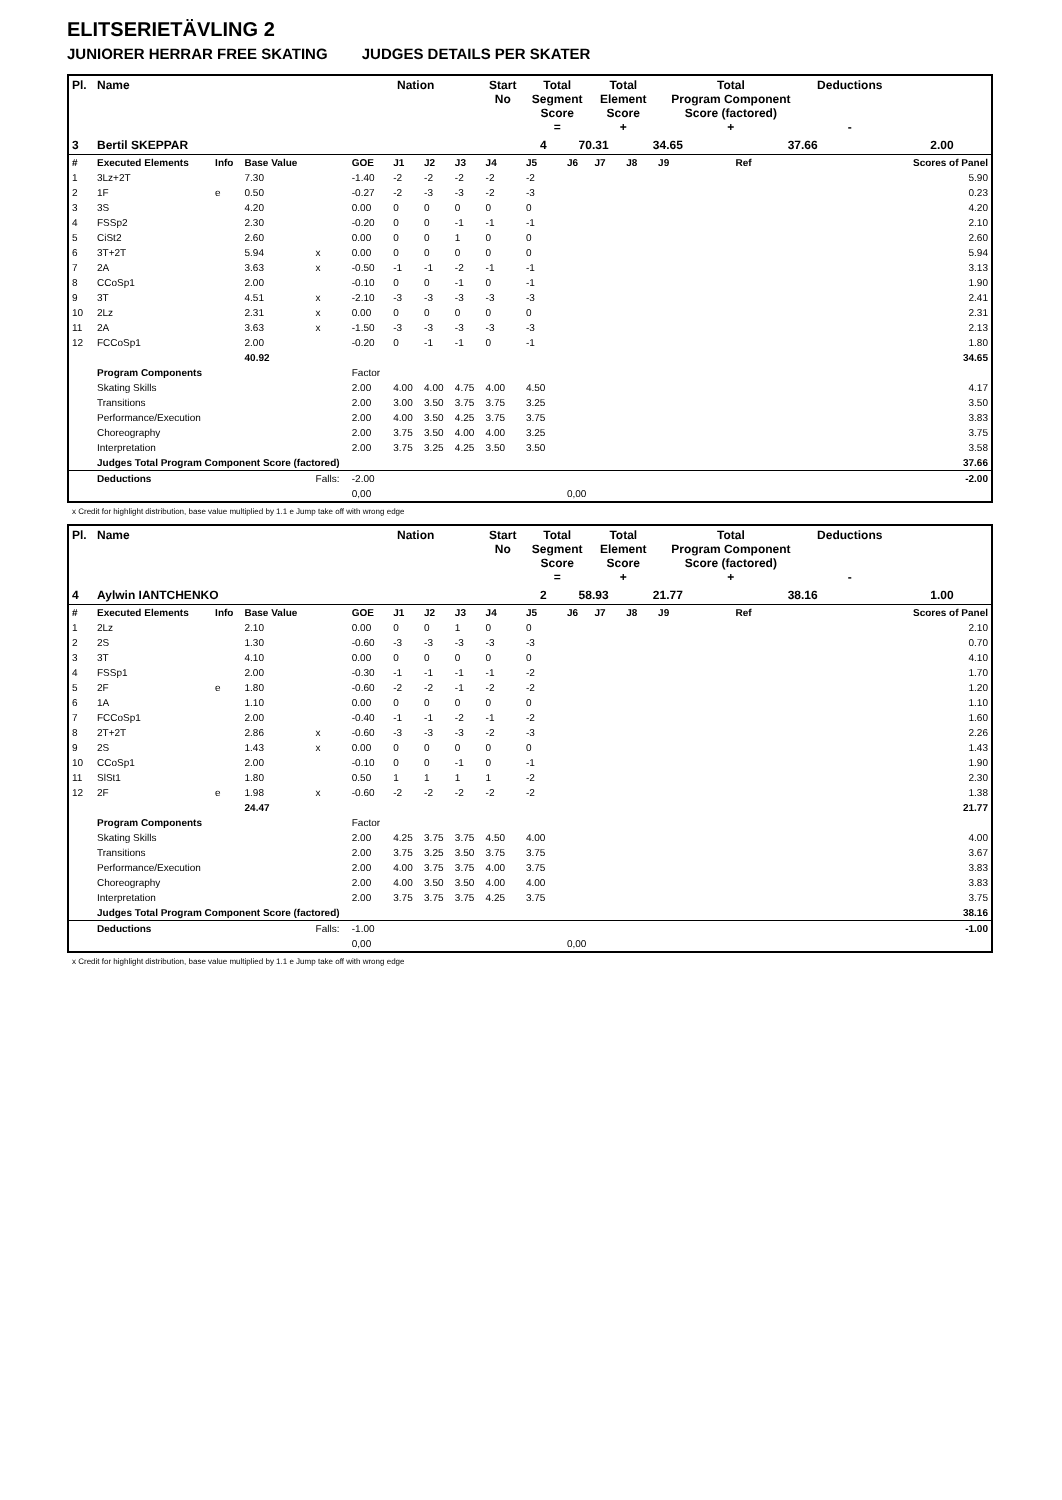ELITSERIETÄVLING 2
JUNIORER HERRAR FREE SKATING JUDGES DETAILS PER SKATER
| Pl. | Name | | | | Nation | | | | Start No | Total Segment Score = | | Total Element Score + | | Total Program Component Score (factored) + | | | Deductions - | |
| --- | --- | --- | --- | --- | --- | --- | --- | --- | --- | --- | --- | --- | --- | --- | --- | --- | --- | --- |
| 3 | Bertil SKEPPAR | | | | | | | | | 4 | 70.31 | | 34.65 | | 37.66 | | | 2.00 |
| # | Executed Elements | Info | Base Value | | GOE | J1 | J2 | J3 | J4 | J5 | J6 | J7 | J8 | J9 | | Ref | | Scores of Panel |
| 1 | 3Lz+2T | | 7.30 | | -1.40 | -2 | -2 | -2 | -2 | -2 | | | | | | | | 5.90 |
| 2 | 1F | e | 0.50 | | -0.27 | -2 | -3 | -3 | -2 | -3 | | | | | | | | 0.23 |
| 3 | 3S | | 4.20 | | 0.00 | 0 | 0 | 0 | 0 | 0 | | | | | | | | 4.20 |
| 4 | FSSp2 | | 2.30 | | -0.20 | 0 | 0 | -1 | -1 | -1 | | | | | | | | 2.10 |
| 5 | CiSt2 | | 2.60 | | 0.00 | 0 | 0 | 1 | 0 | 0 | | | | | | | | 2.60 |
| 6 | 3T+2T | | 5.94 | x | 0.00 | 0 | 0 | 0 | 0 | 0 | | | | | | | | 5.94 |
| 7 | 2A | | 3.63 | x | -0.50 | -1 | -1 | -2 | -1 | -1 | | | | | | | | 3.13 |
| 8 | CCoSp1 | | 2.00 | | -0.10 | 0 | 0 | -1 | 0 | -1 | | | | | | | | 1.90 |
| 9 | 3T | | 4.51 | x | -2.10 | -3 | -3 | -3 | -3 | -3 | | | | | | | | 2.41 |
| 10 | 2Lz | | 2.31 | x | 0.00 | 0 | 0 | 0 | 0 | 0 | | | | | | | | 2.31 |
| 11 | 2A | | 3.63 | x | -1.50 | -3 | -3 | -3 | -3 | -3 | | | | | | | | 2.13 |
| 12 | FCCoSp1 | | 2.00 | | -0.20 | 0 | -1 | -1 | 0 | -1 | | | | | | | | 1.80 |
| | | | 40.92 | | | | | | | | | | | | | | | 34.65 |
| | Program Components | | | | Factor | | | | | | | | | | | | | |
| | Skating Skills | | | | 2.00 | 4.00 | 4.00 | 4.75 | 4.00 | 4.50 | | | | | | | | 4.17 |
| | Transitions | | | | 2.00 | 3.00 | 3.50 | 3.75 | 3.75 | 3.25 | | | | | | | | 3.50 |
| | Performance/Execution | | | | 2.00 | 4.00 | 3.50 | 4.25 | 3.75 | 3.75 | | | | | | | | 3.83 |
| | Choreography | | | | 2.00 | 3.75 | 3.50 | 4.00 | 4.00 | 3.25 | | | | | | | | 3.75 |
| | Interpretation | | | | 2.00 | 3.75 | 3.25 | 4.25 | 3.50 | 3.50 | | | | | | | | 3.58 |
| | Judges Total Program Component Score (factored) | | | | | | | | | | | | | | | | | 37.66 |
| | Deductions | | | Falls: | -2.00 | | | | | | | | | | | | | -2.00 |
| | | | | | 0,00 | | | | | | 0,00 | | | | | | | |
x Credit for highlight distribution, base value multiplied by 1.1 e Jump take off with wrong edge
| Pl. | Name | | | | Nation | | | | Start No | Total Segment Score = | | Total Element Score + | | Total Program Component Score (factored) + | | | Deductions - | |
| --- | --- | --- | --- | --- | --- | --- | --- | --- | --- | --- | --- | --- | --- | --- | --- | --- | --- | --- |
| 4 | Aylwin IANTCHENKO | | | | | | | | | 2 | 58.93 | | 21.77 | | 38.16 | | | 1.00 |
| # | Executed Elements | Info | Base Value | | GOE | J1 | J2 | J3 | J4 | J5 | J6 | J7 | J8 | J9 | | Ref | | Scores of Panel |
| 1 | 2Lz | | 2.10 | | 0.00 | 0 | 0 | 1 | 0 | 0 | | | | | | | | 2.10 |
| 2 | 2S | | 1.30 | | -0.60 | -3 | -3 | -3 | -3 | -3 | | | | | | | | 0.70 |
| 3 | 3T | | 4.10 | | 0.00 | 0 | 0 | 0 | 0 | 0 | | | | | | | | 4.10 |
| 4 | FSSp1 | | 2.00 | | -0.30 | -1 | -1 | -1 | -1 | -2 | | | | | | | | 1.70 |
| 5 | 2F | e | 1.80 | | -0.60 | -2 | -2 | -1 | -2 | -2 | | | | | | | | 1.20 |
| 6 | 1A | | 1.10 | | 0.00 | 0 | 0 | 0 | 0 | 0 | | | | | | | | 1.10 |
| 7 | FCCoSp1 | | 2.00 | | -0.40 | -1 | -1 | -2 | -1 | -2 | | | | | | | | 1.60 |
| 8 | 2T+2T | | 2.86 | x | -0.60 | -3 | -3 | -3 | -2 | -3 | | | | | | | | 2.26 |
| 9 | 2S | | 1.43 | x | 0.00 | 0 | 0 | 0 | 0 | 0 | | | | | | | | 1.43 |
| 10 | CCoSp1 | | 2.00 | | -0.10 | 0 | 0 | -1 | 0 | -1 | | | | | | | | 1.90 |
| 11 | SlSt1 | | 1.80 | | 0.50 | 1 | 1 | 1 | 1 | -2 | | | | | | | | 2.30 |
| 12 | 2F | e | 1.98 | x | -0.60 | -2 | -2 | -2 | -2 | -2 | | | | | | | | 1.38 |
| | | | 24.47 | | | | | | | | | | | | | | | 21.77 |
| | Program Components | | | | Factor | | | | | | | | | | | | | |
| | Skating Skills | | | | 2.00 | 4.25 | 3.75 | 3.75 | 4.50 | 4.00 | | | | | | | | 4.00 |
| | Transitions | | | | 2.00 | 3.75 | 3.25 | 3.50 | 3.75 | 3.75 | | | | | | | | 3.67 |
| | Performance/Execution | | | | 2.00 | 4.00 | 3.75 | 3.75 | 4.00 | 3.75 | | | | | | | | 3.83 |
| | Choreography | | | | 2.00 | 4.00 | 3.50 | 3.50 | 4.00 | 4.00 | | | | | | | | 3.83 |
| | Interpretation | | | | 2.00 | 3.75 | 3.75 | 3.75 | 4.25 | 3.75 | | | | | | | | 3.75 |
| | Judges Total Program Component Score (factored) | | | | | | | | | | | | | | | | | 38.16 |
| | Deductions | | | Falls: | -1.00 | | | | | | | | | | | | | -1.00 |
| | | | | | 0,00 | | | | | | 0,00 | | | | | | | |
x Credit for highlight distribution, base value multiplied by 1.1 e Jump take off with wrong edge